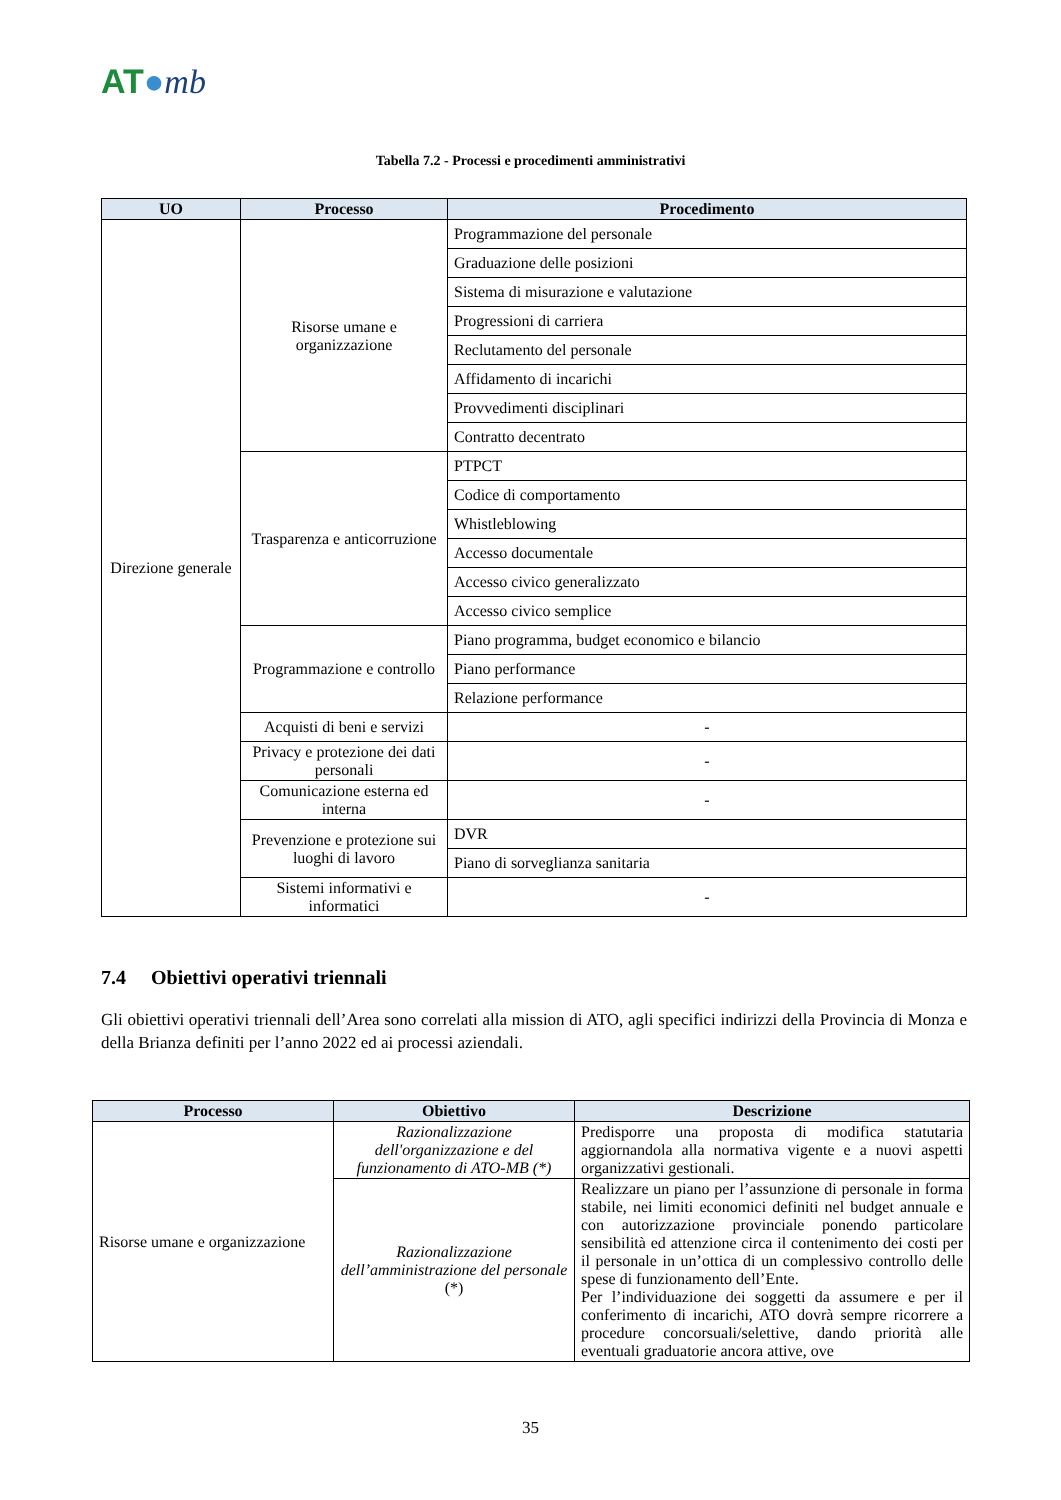AT●mb
Tabella 7.2 - Processi e procedimenti amministrativi
| UO | Processo | Procedimento |
| --- | --- | --- |
| Direzione generale | Risorse umane e organizzazione | Programmazione del personale |
| | | Graduazione delle posizioni |
| | | Sistema di misurazione e valutazione |
| | | Progressioni di carriera |
| | | Reclutamento del personale |
| | | Affidamento di incarichi |
| | | Provvedimenti disciplinari |
| | | Contratto decentrato |
| | Trasparenza e anticorruzione | PTPCT |
| | | Codice di comportamento |
| | | Whistleblowing |
| | | Accesso documentale |
| | | Accesso civico generalizzato |
| | | Accesso civico semplice |
| | Programmazione e controllo | Piano programma, budget economico e bilancio |
| | | Piano performance |
| | | Relazione performance |
| | Acquisti di beni e servizi | - |
| | Privacy e protezione dei dati personali | - |
| | Comunicazione esterna ed interna | - |
| | Prevenzione e protezione sui luoghi di lavoro | DVR |
| | | Piano di sorveglianza sanitaria |
| | Sistemi informativi e informatici | - |
7.4 Obiettivi operativi triennali
Gli obiettivi operativi triennali dell’Area sono correlati alla mission di ATO, agli specifici indirizzi della Provincia di Monza e della Brianza definiti per l’anno 2022 ed ai processi aziendali.
| Processo | Obiettivo | Descrizione |
| --- | --- | --- |
| Risorse umane e organizzazione | Razionalizzazione dell'organizzazione e del funzionamento di ATO-MB (*) | Predisporre una proposta di modifica statutaria aggiornandola alla normativa vigente e a nuovi aspetti organizzativi gestionali. |
| | Razionalizzazione dell’amministrazione del personale (*) | Realizzare un piano per l’assunzione di personale in forma stabile, nei limiti economici definiti nel budget annuale e con autorizzazione provinciale ponendo particolare sensibilità ed attenzione circa il contenimento dei costi per il personale in un’ottica di un complessivo controllo delle spese di funzionamento dell’Ente. Per l’individuazione dei soggetti da assumere e per il conferimento di incarichi, ATO dovrà sempre ricorrere a procedure concorsuali/selettive, dando priorità alle eventuali graduatorie ancora attive, ove |
35